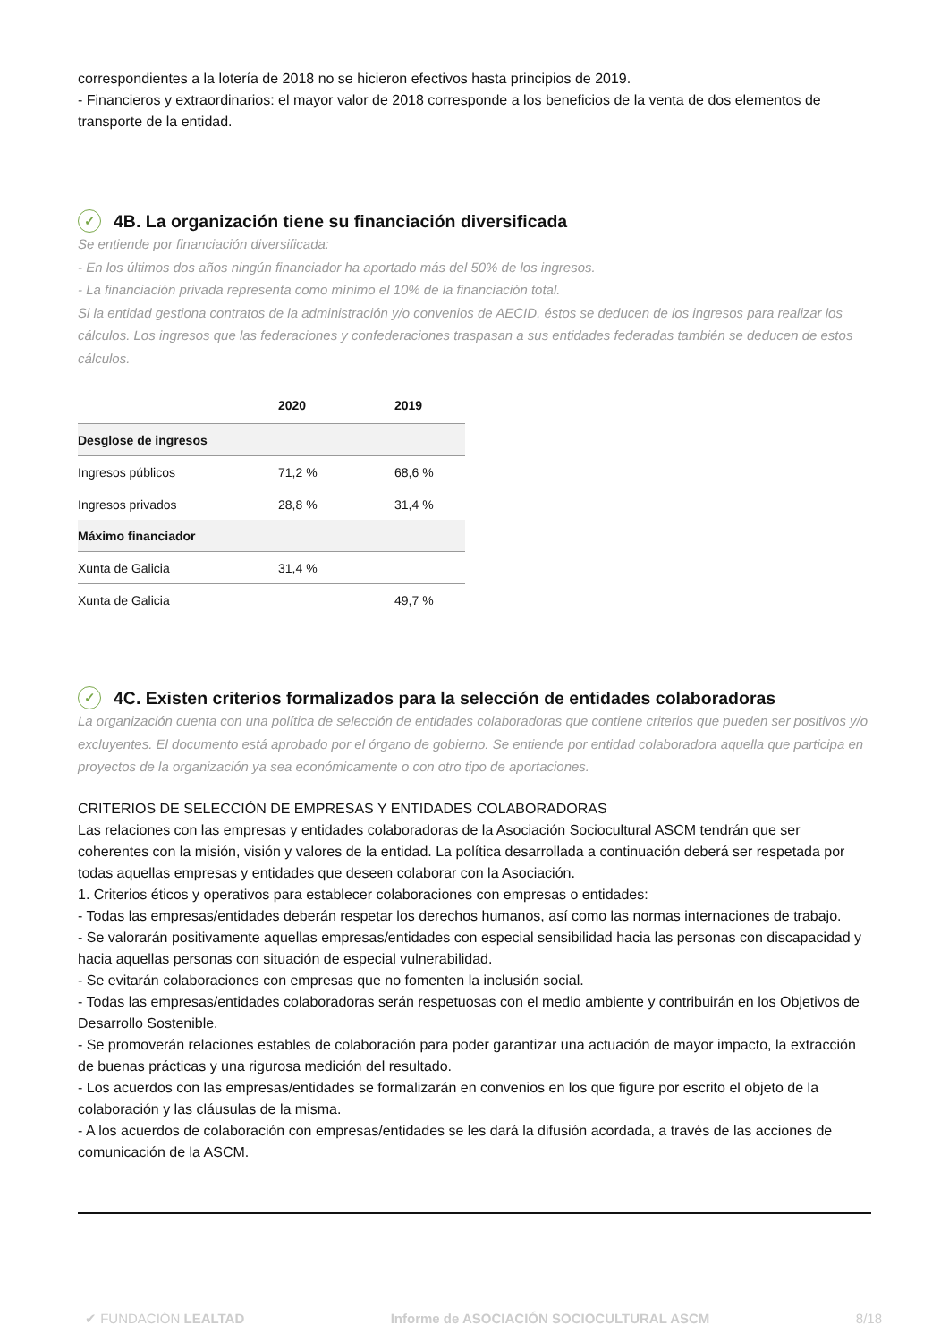correspondientes a la lotería de 2018 no se hicieron efectivos hasta principios de 2019.
- Financieros y extraordinarios: el mayor valor de 2018 corresponde a los beneficios de la venta de dos elementos de transporte de la entidad.
✓ 4B. La organización tiene su financiación diversificada
Se entiende por financiación diversificada:
- En los últimos dos años ningún financiador ha aportado más del 50% de los ingresos.
- La financiación privada representa como mínimo el 10% de la financiación total.
Si la entidad gestiona contratos de la administración y/o convenios de AECID, éstos se deducen de los ingresos para realizar los cálculos. Los ingresos que las federaciones y confederaciones traspasan a sus entidades federadas también se deducen de estos cálculos.
| | 2020 | 2019 |
| --- | --- | --- |
| Desglose de ingresos | | |
| Ingresos públicos | 71,2 % | 68,6 % |
| Ingresos privados | 28,8 % | 31,4 % |
| Máximo financiador | | |
| Xunta de Galicia | 31,4 % | |
| Xunta de Galicia | | 49,7 % |
✓ 4C. Existen criterios formalizados para la selección de entidades colaboradoras
La organización cuenta con una política de selección de entidades colaboradoras que contiene criterios que pueden ser positivos y/o excluyentes. El documento está aprobado por el órgano de gobierno. Se entiende por entidad colaboradora aquella que participa en proyectos de la organización ya sea económicamente o con otro tipo de aportaciones.
CRITERIOS DE SELECCIÓN DE EMPRESAS Y ENTIDADES COLABORADORAS
Las relaciones con las empresas y entidades colaboradoras de la Asociación Sociocultural ASCM tendrán que ser coherentes con la misión, visión y valores de la entidad. La política desarrollada a continuación deberá ser respetada por todas aquellas empresas y entidades que deseen colaborar con la Asociación.
1. Criterios éticos y operativos para establecer colaboraciones con empresas o entidades:
- Todas las empresas/entidades deberán respetar los derechos humanos, así como las normas internaciones de trabajo.
- Se valorarán positivamente aquellas empresas/entidades con especial sensibilidad hacia las personas con discapacidad y hacia aquellas personas con situación de especial vulnerabilidad.
- Se evitarán colaboraciones con empresas que no fomenten la inclusión social.
- Todas las empresas/entidades colaboradoras serán respetuosas con el medio ambiente y contribuirán en los Objetivos de Desarrollo Sostenible.
- Se promoverán relaciones estables de colaboración para poder garantizar una actuación de mayor impacto, la extracción de buenas prácticas y una rigurosa medición del resultado.
- Los acuerdos con las empresas/entidades se formalizarán en convenios en los que figure por escrito el objeto de la colaboración y las cláusulas de la misma.
- A los acuerdos de colaboración con empresas/entidades se les dará la difusión acordada, a través de las acciones de comunicación de la ASCM.
✔ FUNDACIÓN LEALTAD Informe de ASOCIACIÓN SOCIOCULTURAL ASCM 8/18